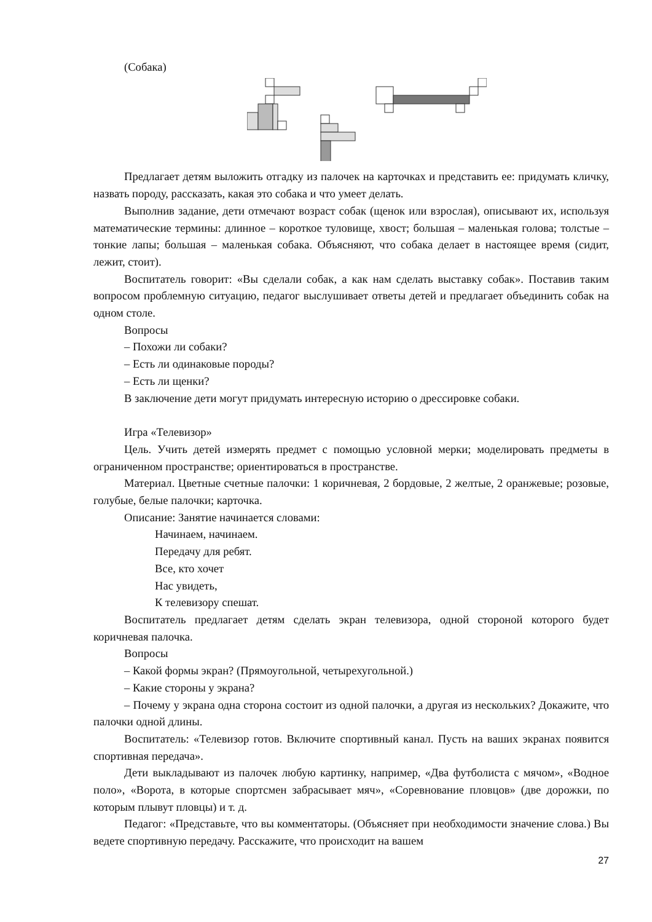(Собака)
Предлагает детям выложить отгадку из палочек на карточках и представить ее: придумать кличку, назвать породу, рассказать, какая это собака и что умеет делать.
Выполнив задание, дети отмечают возраст собак (щенок или взрослая), описывают их, используя математические термины: длинное – короткое туловище, хвост; большая – маленькая голова; толстые – тонкие лапы; большая – маленькая собака. Объясняют, что собака делает в настоящее время (сидит, лежит, стоит).
Воспитатель говорит: «Вы сделали собак, а как нам сделать выставку собак». Поставив таким вопросом проблемную ситуацию, педагог выслушивает ответы детей и предлагает объединить собак на одном столе.
Вопросы
– Похожи ли собаки?
– Есть ли одинаковые породы?
– Есть ли щенки?
В заключение дети могут придумать интересную историю о дрессировке собаки.
Игра «Телевизор»
Цель. Учить детей измерять предмет с помощью условной мерки; моделировать предметы в ограниченном пространстве; ориентироваться в пространстве.
Материал. Цветные счетные палочки: 1 коричневая, 2 бордовые, 2 желтые, 2 оранжевые; розовые, голубые, белые палочки; карточка.
Описание: Занятие начинается словами:
Начинаем, начинаем.
Передачу для ребят.
Все, кто хочет
Нас увидеть,
К телевизору спешат.
Воспитатель предлагает детям сделать экран телевизора, одной стороной которого будет коричневая палочка.
Вопросы
– Какой формы экран? (Прямоугольной, четырехугольной.)
– Какие стороны у экрана?
– Почему у экрана одна сторона состоит из одной палочки, а другая из нескольких? Докажите, что палочки одной длины.
Воспитатель: «Телевизор готов. Включите спортивный канал. Пусть на ваших экранах появится спортивная передача».
Дети выкладывают из палочек любую картинку, например, «Два футболиста с мячом», «Водное поло», «Ворота, в которые спортсмен забрасывает мяч», «Соревнование пловцов» (две дорожки, по которым плывут пловцы) и т. д.
Педагог: «Представьте, что вы комментаторы. (Объясняет при необходимости значение слова.) Вы ведете спортивную передачу. Расскажите, что происходит на вашем
27